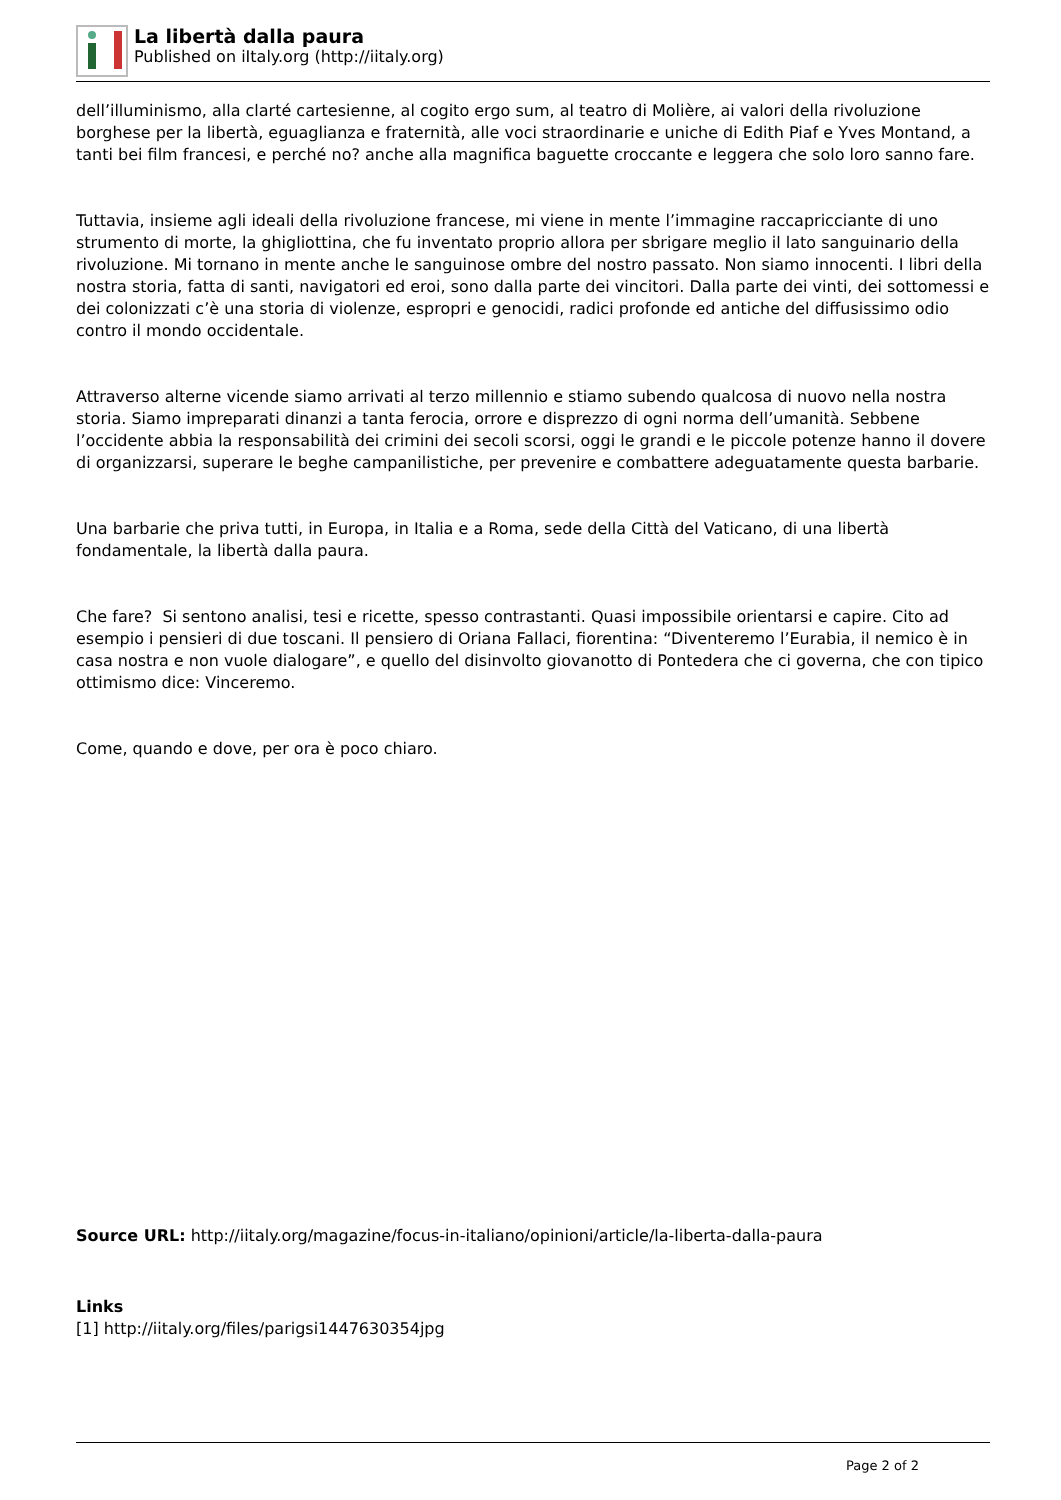La libertà dalla paura
Published on iItaly.org (http://iitaly.org)
dell’illuminismo, alla clarté cartesienne, al cogito ergo sum, al teatro di Molière, ai valori della rivoluzione borghese per la libertà, eguaglianza e fraternità, alle voci straordinarie e uniche di Edith Piaf e Yves Montand, a tanti bei film francesi, e perché no? anche alla magnifica baguette croccante e leggera che solo loro sanno fare.
Tuttavia, insieme agli ideali della rivoluzione francese, mi viene in mente l’immagine raccapricciante di uno strumento di morte, la ghigliottina, che fu inventato proprio allora per sbrigare meglio il lato sanguinario della rivoluzione. Mi tornano in mente anche le sanguinose ombre del nostro passato. Non siamo innocenti. I libri della nostra storia, fatta di santi, navigatori ed eroi, sono dalla parte dei vincitori. Dalla parte dei vinti, dei sottomessi e dei colonizzati c’è una storia di violenze, espropri e genocidi, radici profonde ed antiche del diffusissimo odio contro il mondo occidentale.
Attraverso alterne vicende siamo arrivati al terzo millennio e stiamo subendo qualcosa di nuovo nella nostra storia. Siamo impreparati dinanzi a tanta ferocia, orrore e disprezzo di ogni norma dell’umanità. Sebbene l’occidente abbia la responsabilità dei crimini dei secoli scorsi, oggi le grandi e le piccole potenze hanno il dovere di organizzarsi, superare le beghe campanilistiche, per prevenire e combattere adeguatamente questa barbarie.
Una barbarie che priva tutti, in Europa, in Italia e a Roma, sede della Città del Vaticano, di una libertà fondamentale, la libertà dalla paura.
Che fare? Si sentono analisi, tesi e ricette, spesso contrastanti. Quasi impossibile orientarsi e capire. Cito ad esempio i pensieri di due toscani. Il pensiero di Oriana Fallaci, fiorentina: “Diventeremo l’Eurabia, il nemico è in casa nostra e non vuole dialogare”, e quello del disinvolto giovanotto di Pontedera che ci governa, che con tipico ottimismo dice: Vinceremo.
Come, quando e dove, per ora è poco chiaro.
Source URL: http://iitaly.org/magazine/focus-in-italiano/opinioni/article/la-liberta-dalla-paura
Links
[1] http://iitaly.org/files/parigsi1447630354jpg
Page 2 of 2